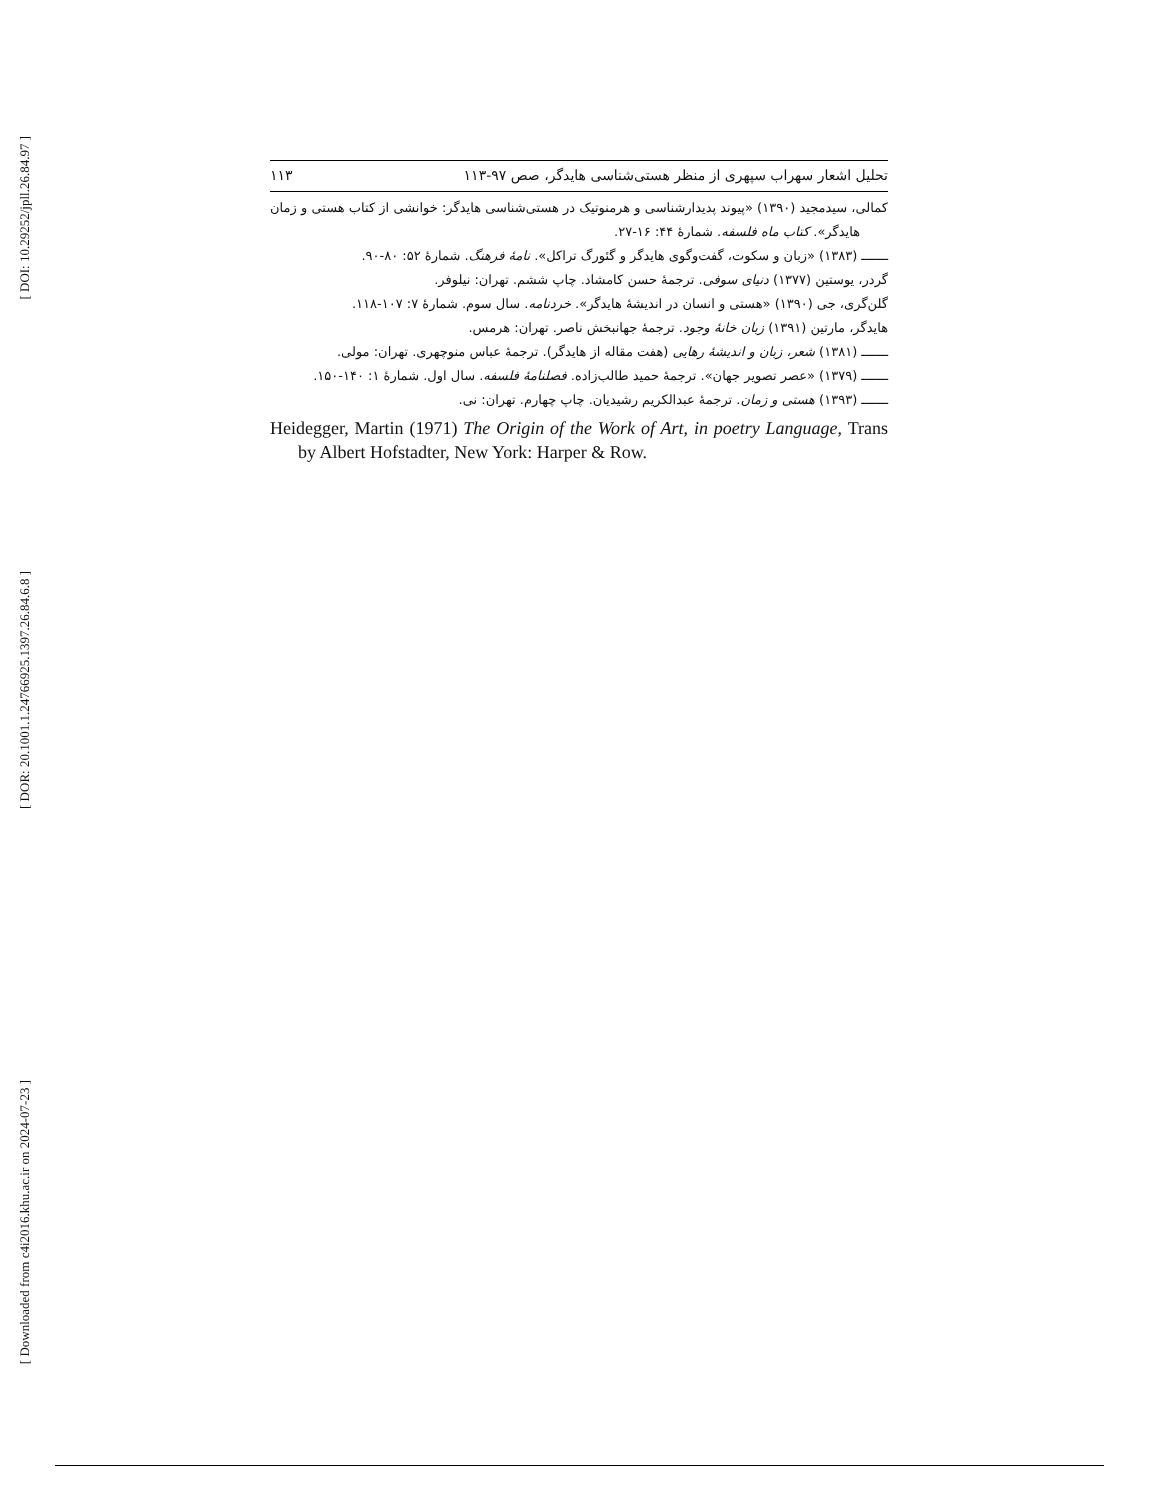[ DOI: 10.29252/jpll.26.84.97 ]
[ DOR: 20.1001.1.24766925.1397.26.84.6.8 ]
[ Downloaded from c4i2016.khu.ac.ir on 2024-07-23 ]
تحلیل اشعار سهراب سپهری از منظر هستی‌شناسی هایدگر، صص ۹۷-۱۱۳ ۱۱۳
کمالی، سیدمجید (۱۳۹۰) «پیوند پدیدارشناسی و هرمنوتیک در هستی‌شناسی هایدگر: خوانشی از کتاب هستی و زمان هایدگر». کتاب ماه فلسفه. شمارهٔ ۴۴: ۱۶-۲۷.
ـــــــ (۱۳۸۳) «زبان و سکوت، گفت‌وگوی هایدگر و گئورگ تراکل». نامهٔ فرهنگ. شمارهٔ ۵۲: ۸۰-۹۰.
گردر، یوستین (۱۳۷۷) دنیای سوفی. ترجمهٔ حسن کامشاد. چاپ ششم. تهران: نیلوفر.
گلن‌گری، جی (۱۳۹۰) «هستی و انسان در اندیشهٔ هایدگر». خردنامه. سال سوم. شمارهٔ ۷: ۱۰۷-۱۱۸.
هایدگر، مارتین (۱۳۹۱) زبان خانهٔ وجود. ترجمهٔ جهانبخش ناصر. تهران: هرمس.
ـــــــ (۱۳۸۱) شعر، زبان و اندیشهٔ رهایی (هفت مقاله از هایدگر). ترجمهٔ عباس منوچهری. تهران: مولی.
ـــــــ (۱۳۷۹) «عصر تصویر جهان». ترجمهٔ حمید طالب‌زاده. فصلنامهٔ فلسفه. سال اول. شمارهٔ ۱: ۱۴۰-۱۵۰.
ـــــــ (۱۳۹۳) هستی و زمان. ترجمهٔ عبدالکریم رشیدیان. چاپ چهارم. تهران: نی.
Heidegger, Martin (1971) The Origin of the Work of Art, in poetry Language, Trans by Albert Hofstadter, New York: Harper & Row.